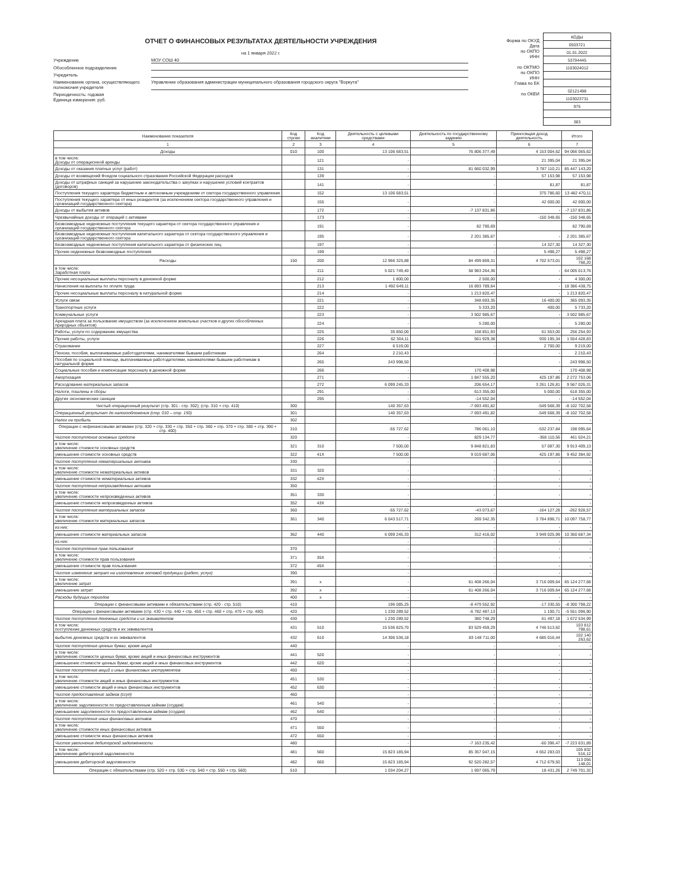ОТЧЕТ О ФИНАНСОВЫХ РЕЗУЛЬТАТАХ ДЕЯТЕЛЬНОСТИ УЧРЕЖДЕНИЯ
на 1 января 2022 г.
Учреждение МОУ СОШ 40
Обособленное подразделение
Учредитель
Наименование органа, осуществляющего полномочия учредителя Управление образования администрации муниципального образования городского округа "Воркута"
Периодичность: годовая
Единица измерения: руб.
Форма по ОКУД
Дата
по ОКПО
ИНН
по ОКТМО
по ОКПО
ИНН
Глава по БК
по ОКЕИ
| КОДЫ |
| 0503721 |
| 01.01.2022 |
| 53704445 |
| 1103024012 |
| 02121498 |
| 1103023731 |
| 975 |
| 383 |
| Наименование показателя | Код строки | Код аналитики | Деятельность с целевыми средствами | Деятельность по государственному заданию | Приносящая доход деятельность | Итого |
| --- | --- | --- | --- | --- | --- | --- |
| 1 | 2 | 3 | 4 | 5 | 6 | 7 |
| Доходы | 010 | 100 | 13 106 683,51 | 76 806 377,49 | 4 153 004,62 | 94 066 065,62 |
| в том числе: Доходы от операционной аренды | | 121 | - | - | 21 395,04 | 21 395,04 |
| Доходы от оказания платных услуг (работ) | | 131 | - | 81 660 032,99 | 3 787 110,21 | 85 447 143,20 |
| Доходы от возмещений Фондом социального страхования Российской Федерации расходов | | 139 | - | - | 57 153,98 | 57 153,98 |
| Доходы от штрафных санкций за нарушение законодательства о закупках и нарушение условий контрактов (договоров) | | 141 | - | - | 81,87 | 81,87 |
| Поступления текущего характера бюджетным и автономным учреждениям от сектора государственного управления | | 152 | 13 106 683,51 | - | 375 786,60 | 13 482 470,11 |
| Поступления текущего характера от иных резидентов (за исключением сектора государственного управления и организаций государственного сектора) | | 155 | - | - | 42 000,00 | 42 000,00 |
| Доходы от выбытия активов | | 172 | - | -7 137 831,86 | - | -7 137 831,86 |
| Чрезвычайные доходы от операций с активами | | 173 | - | - | -150 348,65 | -150 348,65 |
| Безвозмездные неденежные поступления текущего характера от сектора государственного управления и организаций государственного сектора | | 191 | - | 82 790,69 | | 82 790,69 |
| Безвозмездные неденежные поступления капитального характера от сектора государственного управления и организаций государственного сектора | | 195 | - | 2 201 385,67 | - | 2 201 385,67 |
| Безвозмездные неденежные поступления капитального характера от физических лиц | | 197 | - | - | 14 327,30 | 14 327,30 |
| Прочие неденежные безвозмездные поступления | | 199 | - | - | 5 498,27 | 5 498,27 |
| Расходы | 150 | 200 | 12 966 325,88 | 84 499 869,31 | 4 702 573,01 | 102 168 768,20 |
| в том числе: Заработная плата | | 211 | 5 021 749,40 | 58 983 264,36 | - | 64 005 013,76 |
| Прочие несоциальные выплаты персоналу в денежной форме | | 212 | 1 800,00 | 2 500,00 | - | 4 300,00 |
| Начисления на выплаты по оплате труда | | 213 | 1 492 649,11 | 16 893 789,64 | - | 18 386 438,75 |
| Прочие несоциальные выплаты персоналу в натуральной форме | | 214 | - | 1 213 820,47 | - | 1 213 820,47 |
| Услуги связи | | 221 | - | 348 693,35 | 16 400,00 | 365 093,35 |
| Транспортные услуги | | 222 | - | 5 333,20 | 400,00 | 5 733,20 |
| Коммунальные услуги | | 223 | - | 3 502 985,67 | - | 3 502 985,67 |
| Арендная плата за пользование имуществом (за исключением земельных участков и других обособленных природных объектов) | | 224 | - | 5 280,00 | - | 5 280,00 |
| Работы, услуги по содержанию имущества | | 225 | 35 850,00 | 158 851,93 | 61 553,00 | 256 254,93 |
| Прочие работы, услуги | | 226 | 62 304,11 | 561 929,38 | 930 195,34 | 1 554 428,83 |
| Страхование | | 227 | 6 519,00 | - | 2 700,00 | 9 219,00 |
| Пенсии, пособия, выплачиваемые работодателями, нанимателями бывшим работникам | | 264 | 2 210,43 | - | - | 2 210,43 |
| Пособия по социальной помощи, выплачиваемые работодателями, нанимателями бывшим работникам в натуральной форме | | 265 | 243 998,50 | | - | 243 998,50 |
| Социальные пособия и компенсации персоналу в денежной форме | | 266 | - | 170 408,98 | - | 170 408,98 |
| Амортизация | | 271 | - | 1 847 555,20 | 425 197,86 | 2 272 753,06 |
| Расходование материальных запасов | | 272 | 6 099 245,33 | 206 654,17 | 3 261 126,81 | 9 567 026,31 |
| Налоги, пошлины и сборы | | 291 | - | 613 355,00 | 5 000,00 | 618 355,00 |
| Другие экономические санкции | | 295 | - | -14 552,04 | - | -14 552,04 |
| Чистый операционный результат (стр. 301 - стр. 302); (стр. 310 + стр. 410) | 300 | | 140 357,63 | -7 693 491,82 | -549 568,39 | -8 102 702,58 |
| Операционный результат до налогообложения (стр. 010 – стр. 150) | 301 | | 140 357,63 | -7 693 491,82 | -549 568,39 | -8 102 702,58 |
| Налог на прибыль | 302 | | - | - | - | - |
| Операции с нефинансовыми активами (стр. 320 + стр. 330 + стр. 350 + стр. 360 + стр. 370 + стр. 380 + стр. 390 + стр. 400) | 310 | | -55 727,62 | 786 061,10 | -532 237,84 | 198 095,64 |
| Чистое поступление основных средств | 320 | | - | 829 134,77 | -368 110,56 | 461 024,21 |
| в том числе: увеличение стоимости основных средств | 321 | 310 | 7 500,00 | 9 848 821,83 | 57 087,30 | 9 913 409,13 |
| уменьшение стоимости основных средств | 322 | 41X | 7 500,00 | 9 019 687,06 | 425 197,86 | 9 452 384,92 |
| Чистое поступление нематериальных активов | 330 | | - | - | - | - |
| в том числе: увеличение стоимости нематериальных активов | 331 | 320 | - | - | - | - |
| уменьшение стоимости нематериальных активов | 332 | 42X | - | - | - | - |
| Чистое поступление непроизведенных активов | 350 | | - | - | - | - |
| в том числе: увеличение стоимости непроизведенных активов | 351 | 330 | - | - | - | - |
| уменьшение стоимости непроизведенных активов | 352 | 43X | - | - | - | - |
| Чистое поступление материальных запасов | 360 | | -55 727,62 | -43 073,67 | -164 127,28 | -262 928,57 |
| в том числе: увеличение стоимости материальных запасов | 361 | 340 | 6 043 517,71 | 269 342,35 | 3 784 898,71 | 10 097 758,77 |
| из них: | | | - | - | - | - |
| уменьшение стоимости материальных запасов | 362 | 440 | 6 099 245,33 | 312 416,02 | 3 949 025,99 | 10 360 687,34 |
| из них: | | | - | - | - | - |
| Чистое поступление прав пользования | 370 | | - | - | - | - |
| в том числе: увеличение стоимости прав пользования | 371 | 35X | - | - | - | - |
| уменьшение стоимости прав пользования | 372 | 45X | - | - | - | - |
| Чистое изменение затрат на изготовление готовой продукции (работ, услуг) | 390 | | - | - | - | - |
| в том числе: увеличение затрат | 391 | x | - | 61 408 266,04 | 3 716 009,64 | 65 124 277,68 |
| уменьшение затрат | 392 | x | - | 61 408 266,04 | 3 716 009,64 | 65 124 277,68 |
| Расходы будущих периодов | 400 | x | - | - | - | - |
| Операции с финансовыми активами и обязательствами (стр. 420 - стр. 510) | 410 | | 196 085,25 | -8 479 552,92 | -17 330,55 | -8 300 798,22 |
| Операции с финансовыми активами (стр. 430 + стр. 440 + стр. 450 + стр. 460 + стр. 470 + стр. 480) | 420 | | 1 230 289,52 | -6 782 487,13 | 1 100,71 | -5 551 096,90 |
| Чистое поступление денежных средств и их эквивалентов | 430 | | 1 230 289,52 | 380 748,29 | 61 497,18 | 1 672 534,99 |
| в том числе: поступление денежных средств и их эквивалентов | 431 | 510 | 15 536 825,70 | 83 529 459,29 | 4 746 513,62 | 103 812 798,61 |
| выбытие денежных средств и их эквивалентов | 432 | 610 | 14 306 536,18 | 83 148 711,00 | 4 685 016,44 | 102 140 263,62 |
| Чистое поступление ценных бумаг, кроме акций | 440 | | - | - | - | - |
| в том числе: увеличение стоимости ценных бумаг, кроме акций и иных финансовых инструментов | 441 | 520 | - | - | - | - |
| уменьшение стоимости ценных бумаг, кроме акций и иных финансовых инструментов | 442 | 620 | - | - | - | - |
| Чистое поступление акций и иных финансовых инструментов | 450 | | - | - | - | - |
| в том числе: увеличение стоимости акций и иных финансовых инструментов | 451 | 530 | - | - | - | - |
| уменьшение стоимости акций и иных финансовых инструментов | 452 | 630 | - | - | - | - |
| Чистое предоставление займов (ссуд) | 460 | | - | - | - | - |
| в том числе: увеличение задолженности по предоставленным займам (ссудам) | 461 | 540 | - | - | - | - |
| уменьшение задолженности по предоставленным займам (ссудам) | 462 | 640 | - | - | - | - |
| Чистое поступление иных финансовых активов | 470 | | - | - | - | - |
| в том числе: увеличение стоимости иных финансовых активов | 471 | 550 | - | - | - | - |
| уменьшение стоимости иных финансовых активов | 472 | 650 | - | - | - | - |
| Чистое увеличение дебиторской задолженности | 480 | | - | -7 163 235,42 | -60 396,47 | -7 223 631,89 |
| в том числе: увеличение дебиторской задолженности | 481 | 560 | 15 823 185,94 | 85 357 047,15 | 4 652 283,03 | 105 832 516,12 |
| уменьшение дебиторской задолженности | 482 | 660 | 15 823 185,94 | 92 520 282,57 | 4 712 679,50 | 113 056 148,01 |
| Операции с обязательствами (стр. 520 + стр. 530 + стр. 540 + стр. 550 + стр. 560) | 510 | | 1 034 204,27 | 1 697 065,79 | 18 431,26 | 2 749 701,32 |